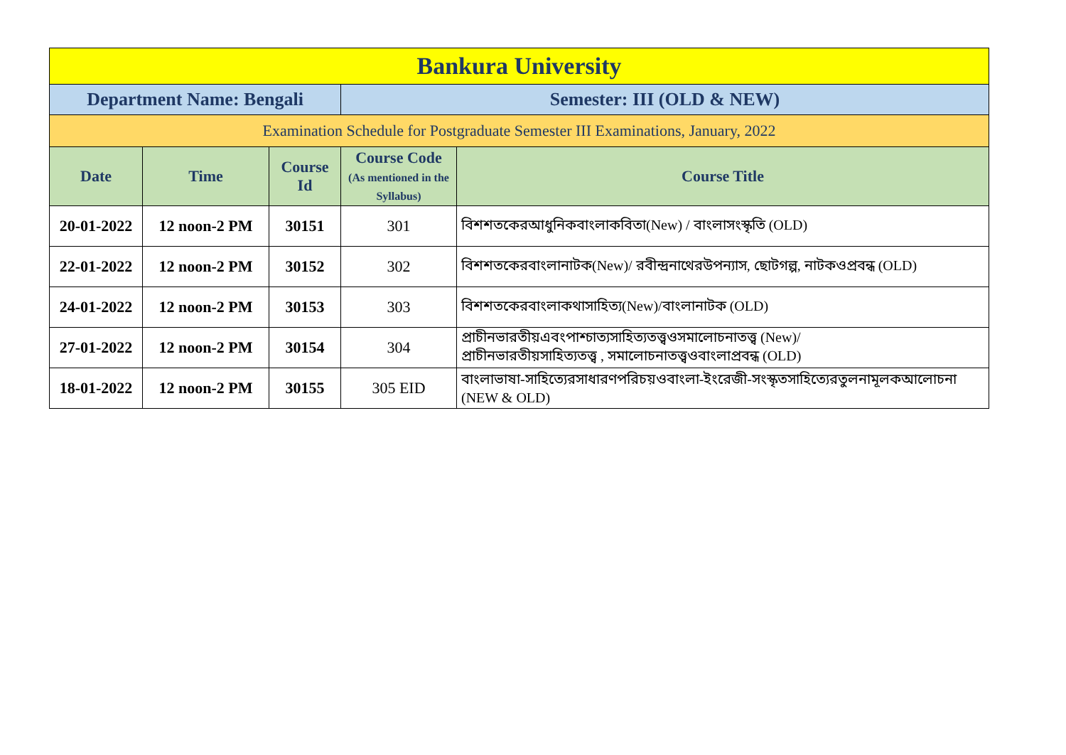| Bankura University | | | | |
| Department Name: Bengali | | | Semester: III (OLD & NEW) | |
| Examination Schedule for Postgraduate Semester III Examinations, January, 2022 | | | | |
| Date | Time | Course Id | Course Code (As mentioned in the Syllabus) | Course Title |
| 20-01-2022 | 12 noon-2 PM | 30151 | 301 | বিশশতকেরআধুনিকবাংলাকবিতা(New) / বাংলাসংস্কৃতি (OLD) |
| 22-01-2022 | 12 noon-2 PM | 30152 | 302 | বিশশতকেরবাংলানাটক(New)/ রবীন্দ্রনাথেরউপন্যাস, ছোটগল্প, নাটকওপ্রবন্ধ (OLD) |
| 24-01-2022 | 12 noon-2 PM | 30153 | 303 | বিশশতকেরবাংলাকথাসাহিত্য(New)/বাংলানাটক (OLD) |
| 27-01-2022 | 12 noon-2 PM | 30154 | 304 | প্রাচীনভারতীয়এবংপাশ্চাত্যসাহিত্যতত্ত্বওসমালোচনাতত্ত্ব (New)/ প্রাচীনভারতীয়সাহিত্যতত্ত্ব , সমালোচনাতত্ত্বওবাংলাপ্রবন্ধ (OLD) |
| 18-01-2022 | 12 noon-2 PM | 30155 | 305 EID | বাংলাভাষা-সাহিত্যেরসাধারণপরিচয়ওবাংলা-ইংরেজী-সংস্কৃতসাহিত্যেরতুলনামূলকআলোচনা (NEW & OLD) |